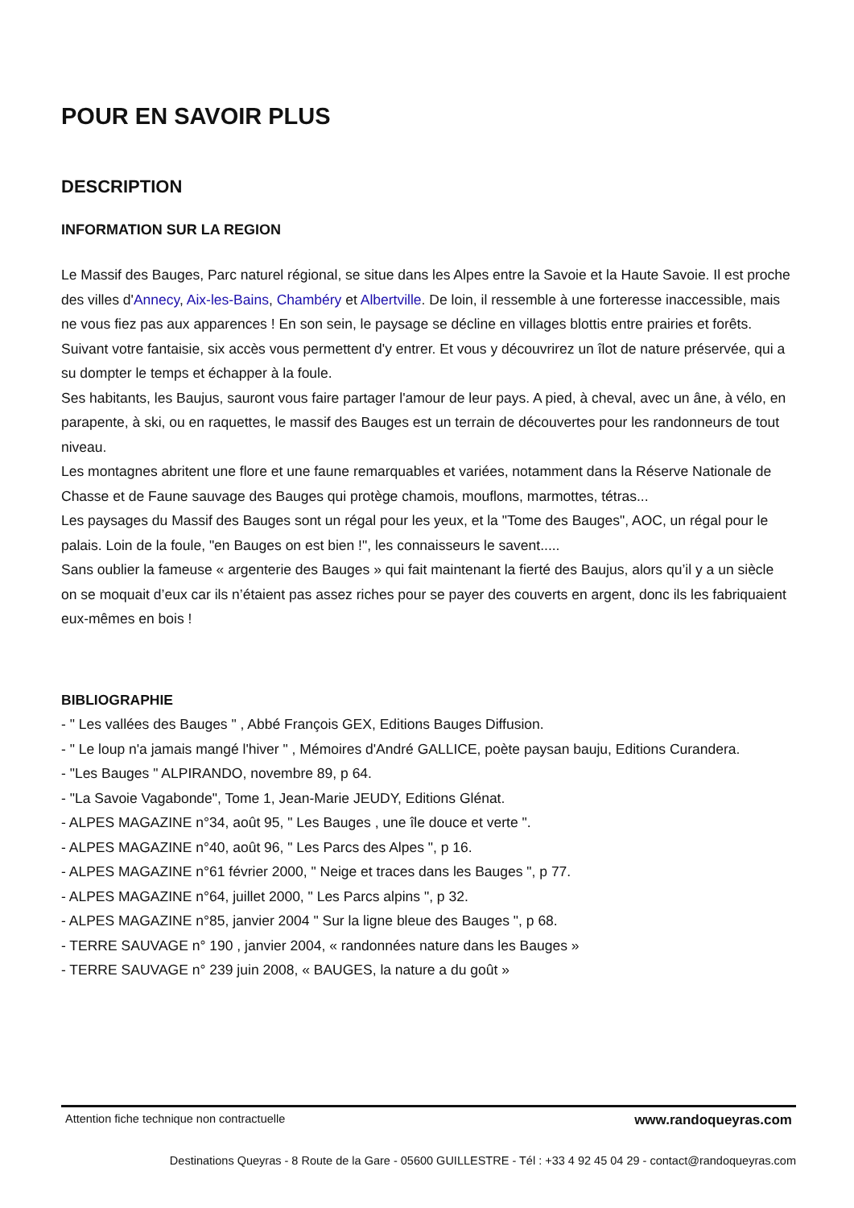POUR EN SAVOIR PLUS
DESCRIPTION
INFORMATION SUR LA REGION
Le Massif des Bauges, Parc naturel régional, se situe dans les Alpes entre la Savoie et la Haute Savoie. Il est proche des villes d'Annecy, Aix-les-Bains, Chambéry et Albertville. De loin, il ressemble à une forteresse inaccessible, mais ne vous fiez pas aux apparences ! En son sein, le paysage se décline en villages blottis entre prairies et forêts.
Suivant votre fantaisie, six accès vous permettent d'y entrer. Et vous y découvrirez un îlot de nature préservée, qui a su dompter le temps et échapper à la foule.
Ses habitants, les Baujus, sauront vous faire partager l'amour de leur pays. A pied, à cheval, avec un âne, à vélo, en parapente, à ski, ou en raquettes, le massif des Bauges est un terrain de découvertes pour les randonneurs de tout niveau.
Les montagnes abritent une flore et une faune remarquables et variées, notamment dans la Réserve Nationale de Chasse et de Faune sauvage des Bauges qui protège chamois, mouflons, marmottes, tétras...
Les paysages du Massif des Bauges sont un régal pour les yeux, et la "Tome des Bauges", AOC, un régal pour le palais. Loin de la foule, "en Bauges on est bien !", les connaisseurs le savent.....
Sans oublier la fameuse « argenterie des Bauges » qui fait maintenant la fierté des Baujus, alors qu’il y a un siècle on se moquait d’eux car ils n’étaient pas assez riches pour se payer des couverts en argent, donc ils les fabriquaient eux-mêmes en bois !
BIBLIOGRAPHIE
- " Les vallées des Bauges " , Abbé François GEX, Editions Bauges Diffusion.
- " Le loup n'a jamais mangé l'hiver " , Mémoires d'André GALLICE, poète paysan bauju, Editions Curandera.
- "Les Bauges " ALPIRANDO, novembre 89, p 64.
- "La Savoie Vagabonde", Tome 1, Jean-Marie JEUDY, Editions Glénat.
- ALPES MAGAZINE n°34, août 95, " Les Bauges , une île douce et verte ".
- ALPES MAGAZINE n°40, août 96, " Les Parcs des Alpes ", p 16.
- ALPES MAGAZINE n°61 février 2000, " Neige et traces dans les Bauges ", p 77.
- ALPES MAGAZINE n°64, juillet 2000, " Les Parcs alpins ", p 32.
- ALPES MAGAZINE n°85, janvier 2004 " Sur la ligne bleue des Bauges ", p 68.
- TERRE SAUVAGE n° 190 , janvier 2004, « randonnées nature dans les Bauges »
- TERRE SAUVAGE n° 239 juin 2008, « BAUGES, la nature a du goût »
Attention fiche technique non contractuelle www.randoqueyras.com
Destinations Queyras - 8 Route de la Gare - 05600 GUILLESTRE - Tél : +33 4 92 45 04 29 - contact@randoqueyras.com